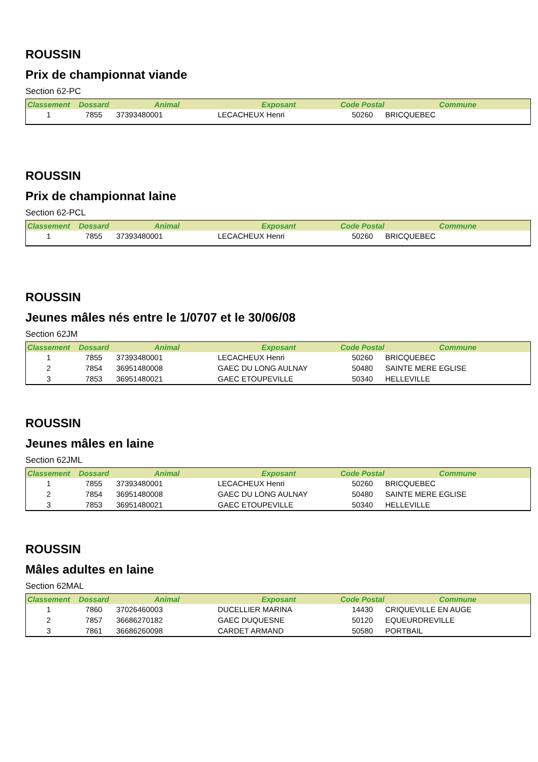ROUSSIN
Prix de championnat viande
Section 62-PC
| Classement | Dossard | Animal | Exposant | Code Postal | Commune |
| --- | --- | --- | --- | --- | --- |
| 1 | 7855 | 37393480001 | LECACHEUX Henri | 50260 | BRICQUEBEC |
ROUSSIN
Prix de championnat laine
Section 62-PCL
| Classement | Dossard | Animal | Exposant | Code Postal | Commune |
| --- | --- | --- | --- | --- | --- |
| 1 | 7855 | 37393480001 | LECACHEUX Henri | 50260 | BRICQUEBEC |
ROUSSIN
Jeunes mâles nés entre le 1/0707 et le 30/06/08
Section 62JM
| Classement | Dossard | Animal | Exposant | Code Postal | Commune |
| --- | --- | --- | --- | --- | --- |
| 1 | 7855 | 37393480001 | LECACHEUX Henri | 50260 | BRICQUEBEC |
| 2 | 7854 | 36951480008 | GAEC DU LONG AULNAY | 50480 | SAINTE MERE EGLISE |
| 3 | 7853 | 36951480021 | GAEC ETOUPEVILLE | 50340 | HELLEVILLE |
ROUSSIN
Jeunes mâles en laine
Section 62JML
| Classement | Dossard | Animal | Exposant | Code Postal | Commune |
| --- | --- | --- | --- | --- | --- |
| 1 | 7855 | 37393480001 | LECACHEUX Henri | 50260 | BRICQUEBEC |
| 2 | 7854 | 36951480008 | GAEC DU LONG AULNAY | 50480 | SAINTE MERE EGLISE |
| 3 | 7853 | 36951480021 | GAEC ETOUPEVILLE | 50340 | HELLEVILLE |
ROUSSIN
Mâles adultes en laine
Section 62MAL
| Classement | Dossard | Animal | Exposant | Code Postal | Commune |
| --- | --- | --- | --- | --- | --- |
| 1 | 7860 | 37026460003 | DUCELLIER MARINA | 14430 | CRIQUEVILLE EN AUGE |
| 2 | 7857 | 36686270182 | GAEC DUQUESNE | 50120 | EQUEURDREVILLE |
| 3 | 7861 | 36686260098 | CARDET ARMAND | 50580 | PORTBAIL |